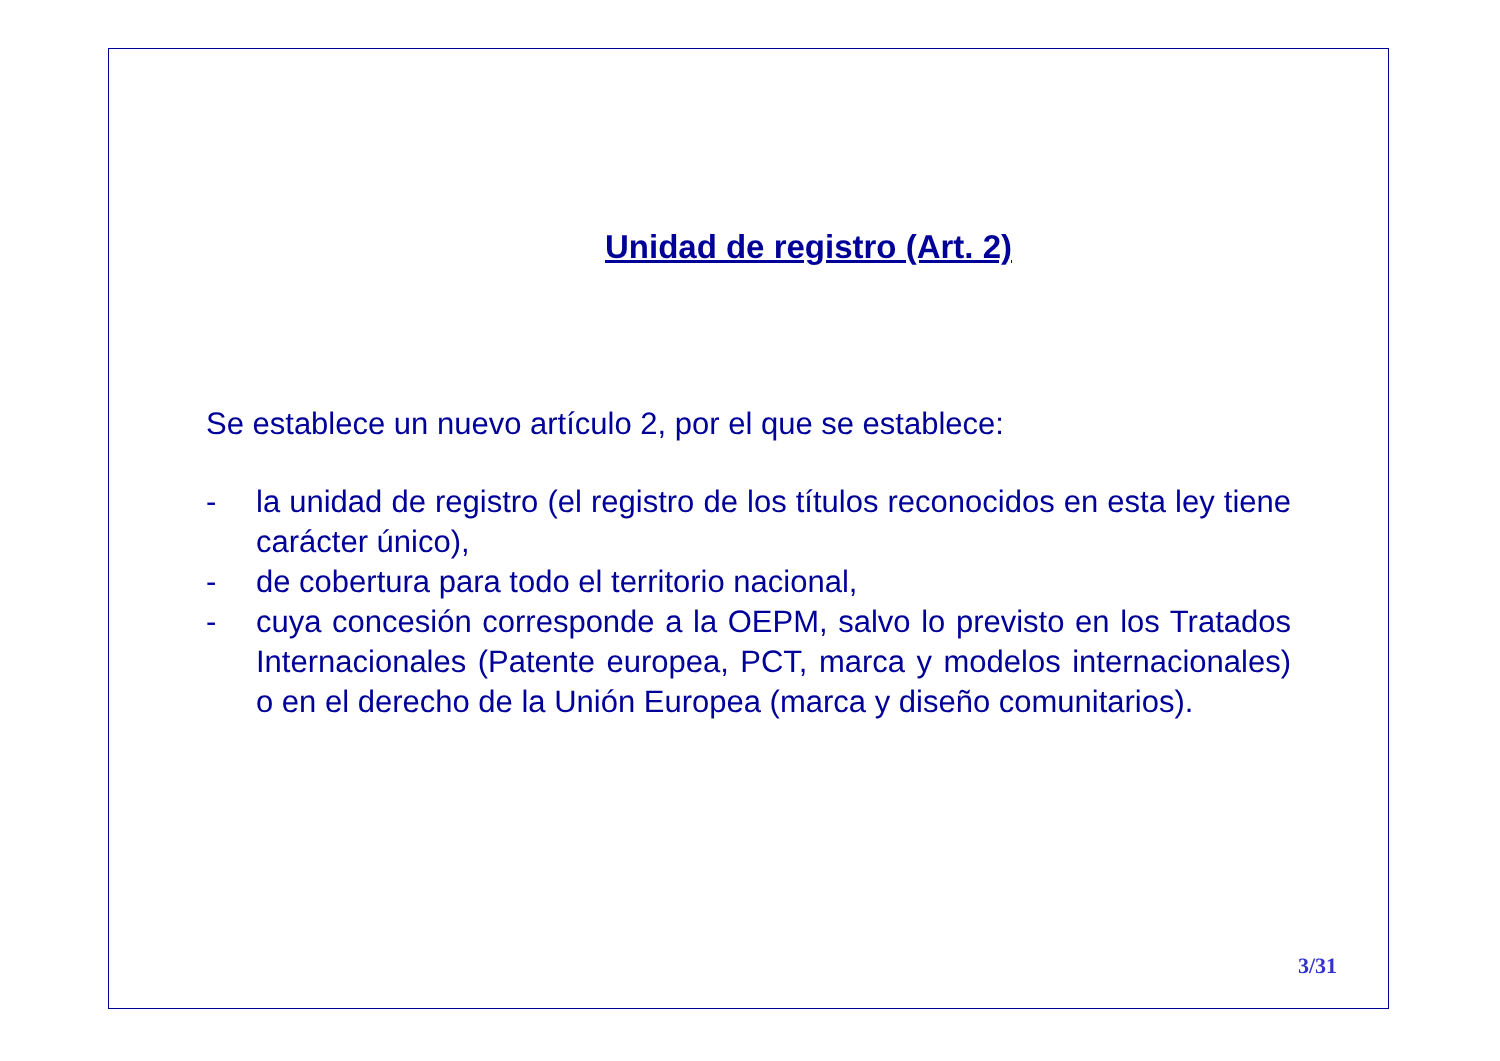Unidad de registro (Art. 2)
Se establece un nuevo artículo 2, por el que se establece:
- la unidad de registro (el registro de los títulos reconocidos en esta ley tiene carácter único),
- de cobertura para todo el territorio nacional,
- cuya concesión corresponde a la OEPM, salvo lo previsto en los Tratados Internacionales (Patente europea, PCT, marca y modelos internacionales) o en el derecho de la Unión Europea (marca y diseño comunitarios).
3/31